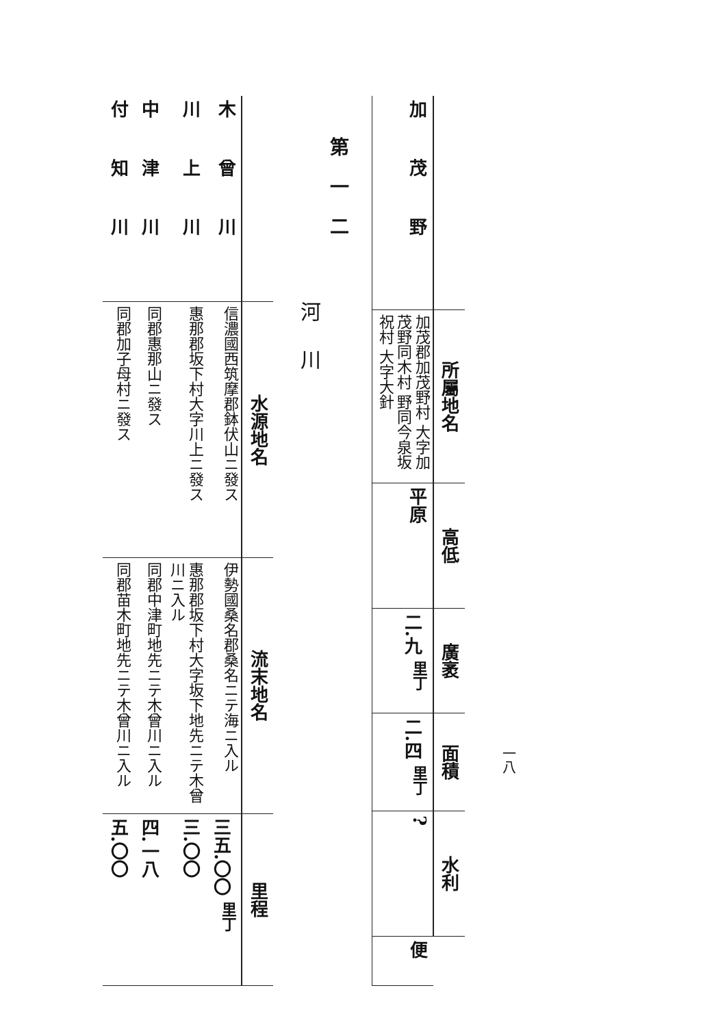一八
| | 所屬地名 | 高低 | 廣袤 | 面積 | 水利 | |
| --- | --- | --- | --- | --- | --- | --- |
| 加茂野 | 加茂郡加茂野村 大字加茂野同木村 野同今泉坂祝村 大字大針 | 平原 | 二.九 <sup>里丁</sup> | 二.四 <sup>里丁</sup> | ? | 便 |
第一二
河川
| | 水源地名 | 流末地名 | 里程 |
| --- | --- | --- | --- |
| 木曾川 | 信濃國西筑摩郡鉢伏山ニ發ス | 伊勢國桑名郡桑名ニテ海ニ入ル | 三五.〇〇 <sup>里丁</sup> |
| 川上川 | 惠那郡坂下村大字川上ニ發ス | 惠那郡坂下村大字坂下地先ニテ木曾川ニ入ル | 三.〇〇 |
| 中津川 | 同郡惠那山ニ發ス | 同郡中津町地先ニテ木曾川ニ入ル | 四.一八 |
| 付知川 | 同郡加子母村ニ發ス | 同郡苗木町地先ニテ木曾川ニ入ル | 五.〇〇 |